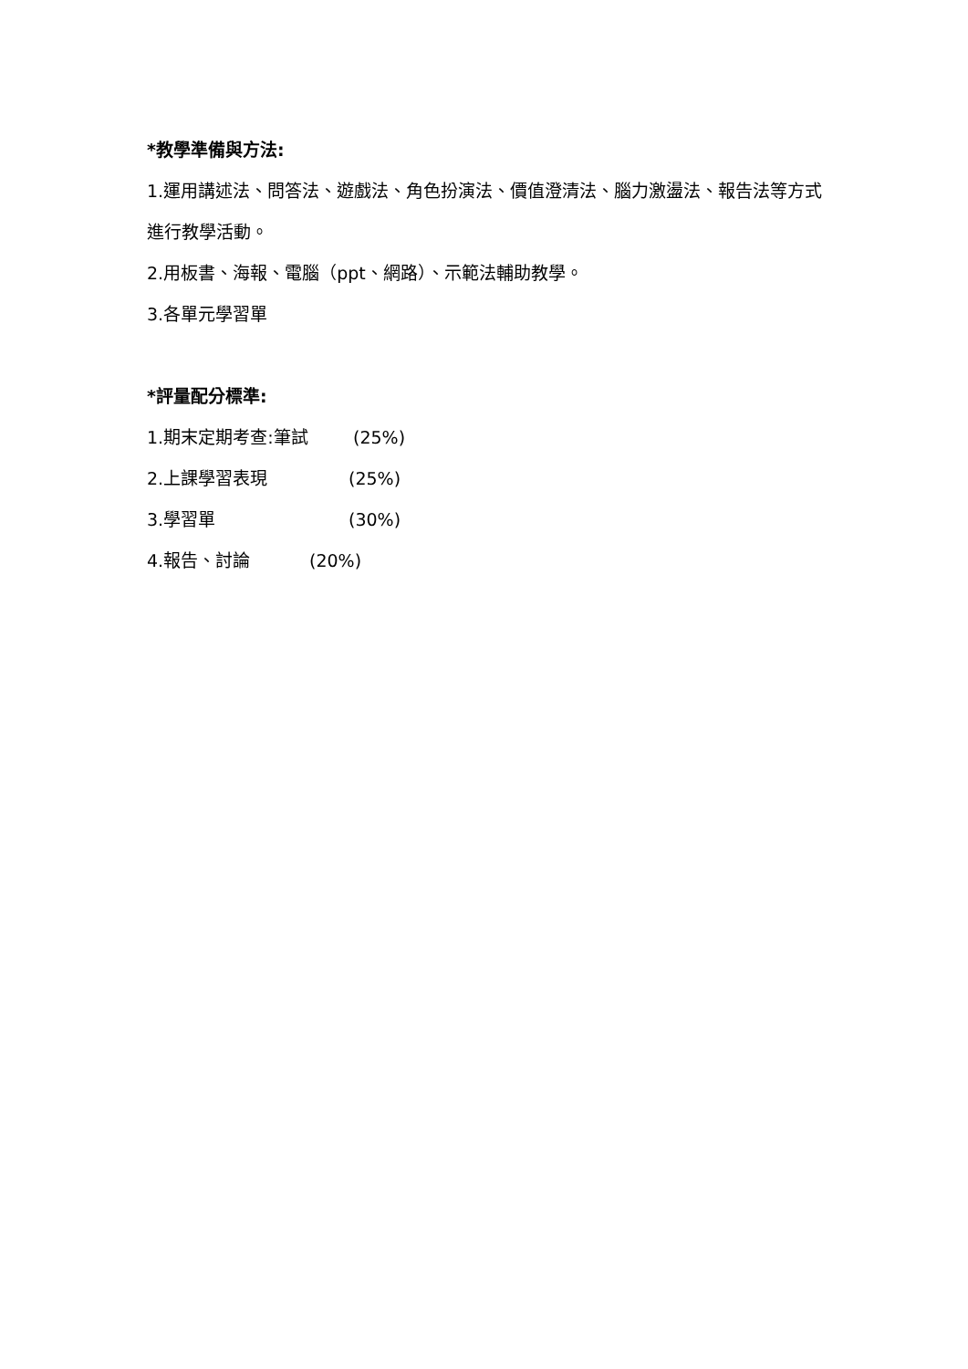*教學準備與方法:
1.運用講述法、問答法、遊戲法、角色扮演法、價值澄清法、腦力激盪法、報告法等方式進行教學活動。
2.用板書、海報、電腦（ppt、網路）、示範法輔助教學。
3.各單元學習單
*評量配分標準:
1.期末定期考查:筆試 (25%)
2.上課學習表現 (25%)
3.學習單 (30%)
4.報告、討論 (20%)